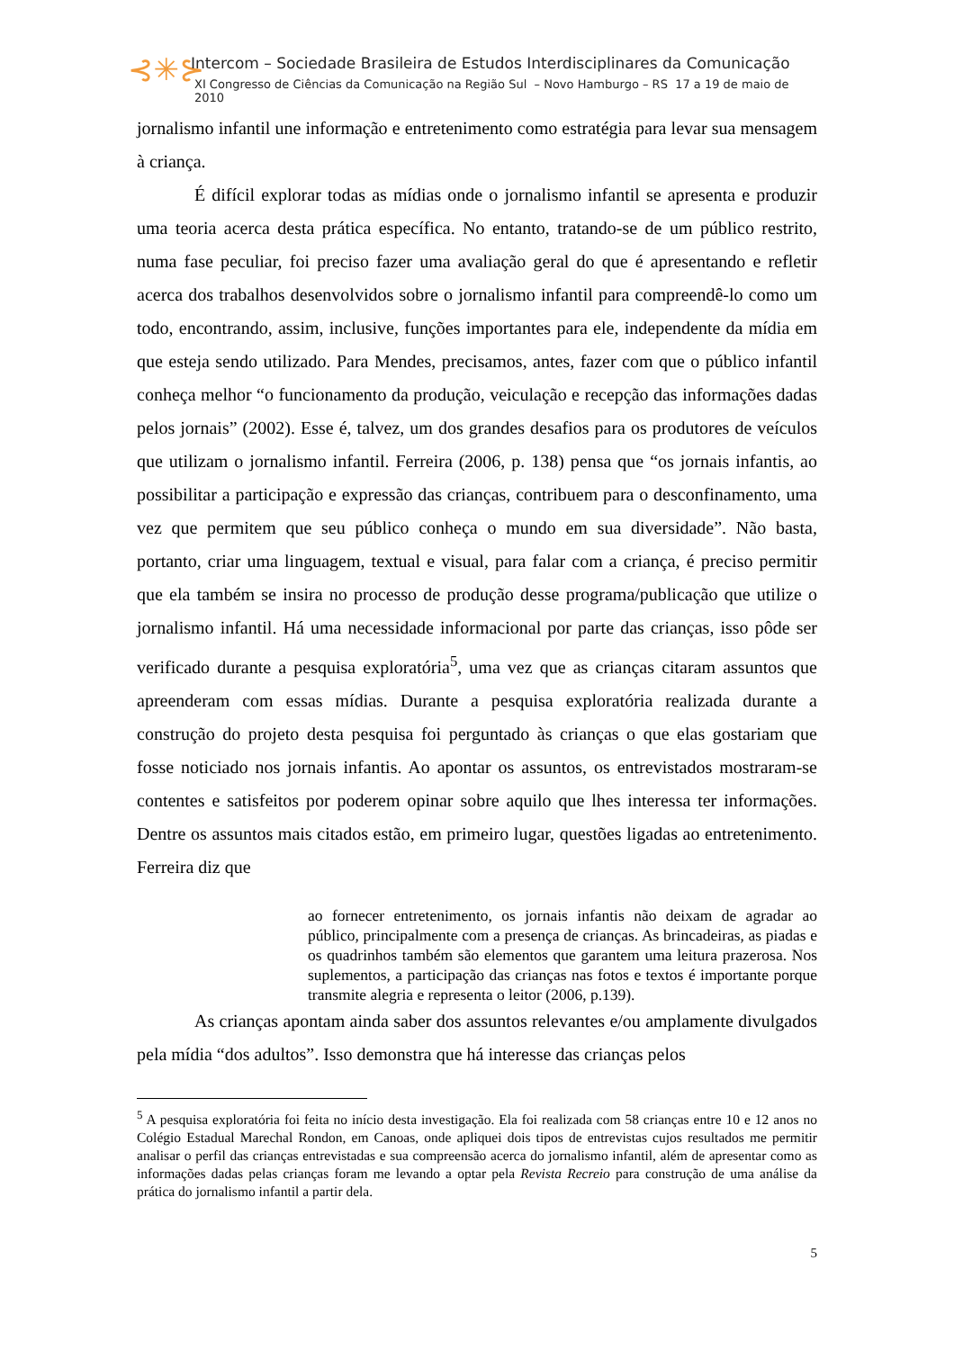⊰✳⊱
Intercom – Sociedade Brasileira de Estudos Interdisciplinares da Comunicação
XI Congresso de Ciências da Comunicação na Região Sul – Novo Hamburgo – RS 17 a 19 de maio de 2010
jornalismo infantil une informação e entretenimento como estratégia para levar sua mensagem à criança.
É difícil explorar todas as mídias onde o jornalismo infantil se apresenta e produzir uma teoria acerca desta prática específica. No entanto, tratando-se de um público restrito, numa fase peculiar, foi preciso fazer uma avaliação geral do que é apresentando e refletir acerca dos trabalhos desenvolvidos sobre o jornalismo infantil para compreendê-lo como um todo, encontrando, assim, inclusive, funções importantes para ele, independente da mídia em que esteja sendo utilizado. Para Mendes, precisamos, antes, fazer com que o público infantil conheça melhor “o funcionamento da produção, veiculação e recepção das informações dadas pelos jornais” (2002). Esse é, talvez, um dos grandes desafios para os produtores de veículos que utilizam o jornalismo infantil. Ferreira (2006, p. 138) pensa que “os jornais infantis, ao possibilitar a participação e expressão das crianças, contribuem para o desconfinamento, uma vez que permitem que seu público conheça o mundo em sua diversidade”. Não basta, portanto, criar uma linguagem, textual e visual, para falar com a criança, é preciso permitir que ela também se insira no processo de produção desse programa/publicação que utilize o jornalismo infantil. Há uma necessidade informacional por parte das crianças, isso pôde ser verificado durante a pesquisa exploratória<sup>5</sup>, uma vez que as crianças citaram assuntos que apreenderam com essas mídias. Durante a pesquisa exploratória realizada durante a construção do projeto desta pesquisa foi perguntado às crianças o que elas gostariam que fosse noticiado nos jornais infantis. Ao apontar os assuntos, os entrevistados mostraram-se contentes e satisfeitos por poderem opinar sobre aquilo que lhes interessa ter informações. Dentre os assuntos mais citados estão, em primeiro lugar, questões ligadas ao entretenimento. Ferreira diz que
ao fornecer entretenimento, os jornais infantis não deixam de agradar ao público, principalmente com a presença de crianças. As brincadeiras, as piadas e os quadrinhos também são elementos que garantem uma leitura prazerosa. Nos suplementos, a participação das crianças nas fotos e textos é importante porque transmite alegria e representa o leitor (2006, p.139).
As crianças apontam ainda saber dos assuntos relevantes e/ou amplamente divulgados pela mídia “dos adultos”. Isso demonstra que há interesse das crianças pelos
<sup>5</sup> A pesquisa exploratória foi feita no início desta investigação. Ela foi realizada com 58 crianças entre 10 e 12 anos no Colégio Estadual Marechal Rondon, em Canoas, onde apliquei dois tipos de entrevistas cujos resultados me permitir analisar o perfil das crianças entrevistadas e sua compreensão acerca do jornalismo infantil, além de apresentar como as informações dadas pelas crianças foram me levando a optar pela Revista Recreio para construção de uma análise da prática do jornalismo infantil a partir dela.
5